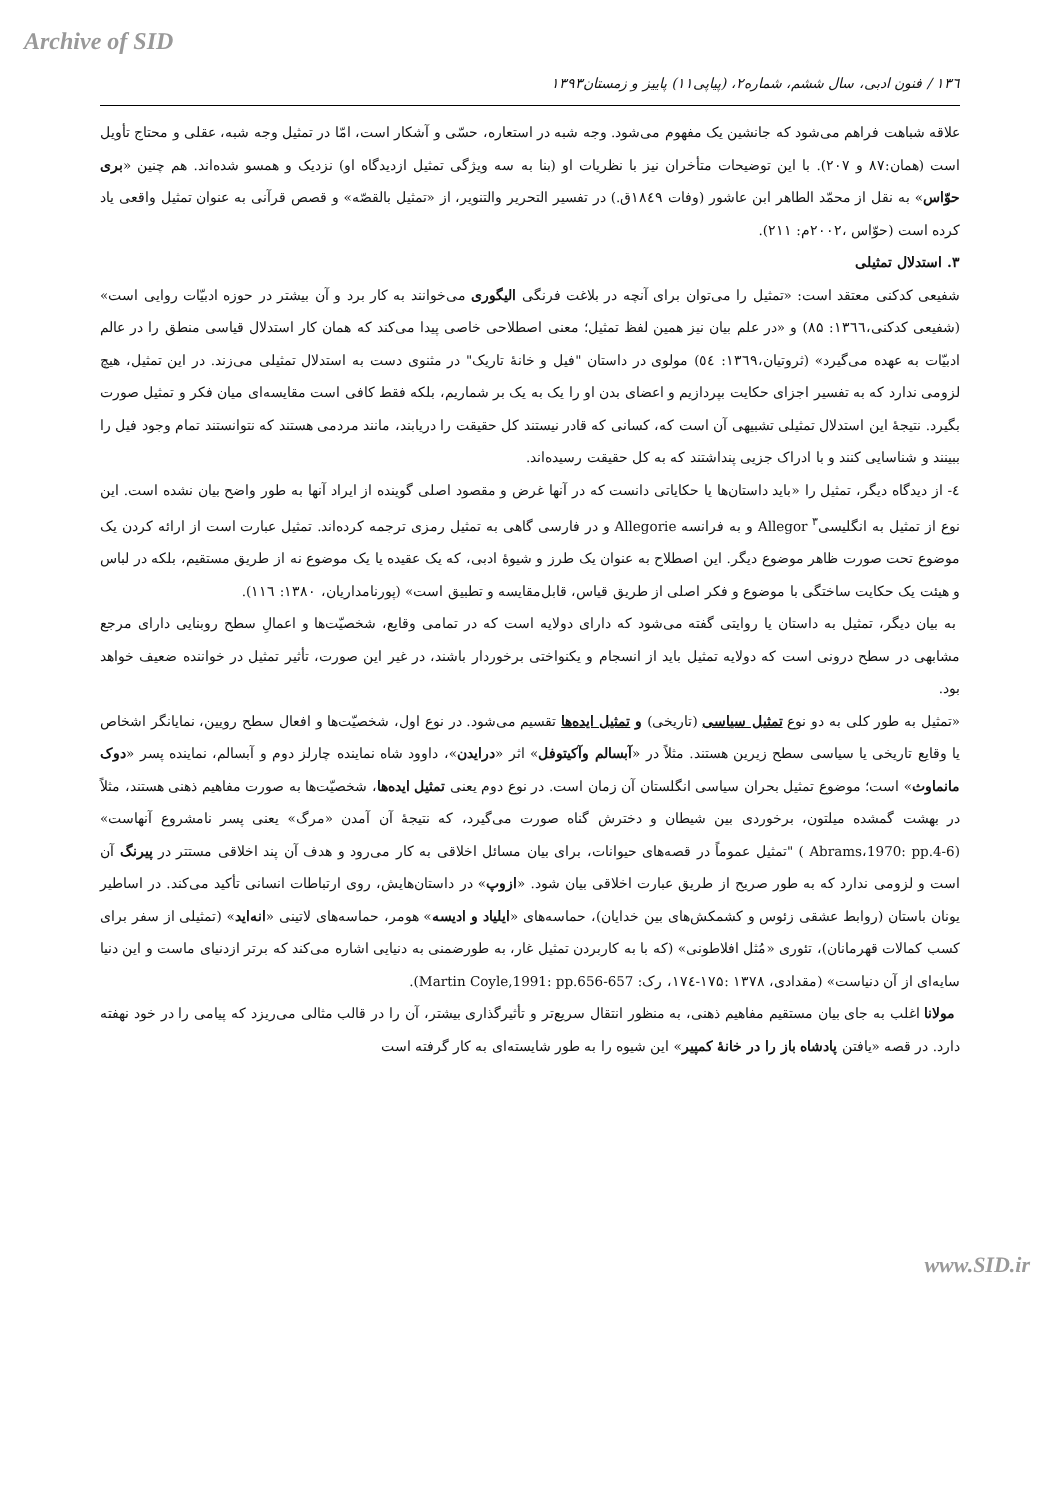Archive of SID
۱۳٦ / فنون ادبی، سال ششم، شماره۲، (پیاپی۱۱) پاییز و زمستان۱۳۹۳
علاقه شباهت فراهم می‌شود که جانشین یک مفهوم می‌شود. وجه شبه در استعاره، حسّی و آشکار است، امّا در تمثیل وجه شبه، عقلی و محتاج تأویل است (همان:۸۷ و ۲۰۷). با این توضیحات متأخران نیز با نظریات او (بنا به سه ویژگی تمثیل ازدیدگاه او) نزدیک و همسو شده‌اند. هم چنین «بری حوّاس» به نقل از محمّد الطاهر ابن عاشور (وفات ۱۸٤۹ق.) در تفسیر التحریر والتنویر، از «تمثیل بالقصّه» و قصص قرآنی به عنوان تمثیل واقعی یاد کرده است (حوّاس ،۲۰۰۲م: ۲۱۱).
۳. استدلال تمثیلی
شفیعی کدکنی معتقد است: «تمثیل را می‌توان برای آنچه در بلاغت فرنگی الیگوری می‌خوانند به کار برد و آن بیشتر در حوزه ادبیّات روایی است» (شفیعی کدکنی،۱۳٦٦: ۸۵) و «در علم بیان نیز همین لفظ تمثیل؛ معنی اصطلاحی خاصی پیدا می‌کند که همان کار استدلال قیاسی منطق را در عالم ادبیّات به عهده می‌گیرد» (ثروتیان،۱۳٦۹: ٥٤) مولوی در داستان "فیل و خانۀ تاریک" در مثنوی دست به استدلال تمثیلی می‌زند. در این تمثیل، هیچ لزومی ندارد که به تفسیر اجزای حکایت بپردازیم و اعضای بدن او را یک به یک بر شماریم، بلکه فقط کافی است مقایسه‌ای میان فکر و تمثیل صورت بگیرد. نتیجۀ این استدلال تمثیلی تشبیهی آن است که، کسانی که قادر نیستند کل حقیقت را دریابند، مانند مردمی هستند که نتوانستند تمام وجود فیل را ببینند و شناسایی کنند و با ادراک جزیی پنداشتند که به کل حقیقت رسیده‌اند.
٤- از دیدگاه دیگر، تمثیل را «باید داستان‌ها یا حکایاتی دانست که در آنها غرض و مقصود اصلی گوینده از ایراد آنها به طور واضح بیان نشده است. این نوع از تمثیل به انگلیسی<sup>۳</sup> Allegor و به فرانسه Allegorie و در فارسی گاهی به تمثیل رمزی ترجمه کرده‌اند. تمثیل عبارت است از ارائه کردن یک موضوع تحت صورت ظاهر موضوع دیگر. این اصطلاح به عنوان یک طرز و شیوۀ ادبی، که یک عقیده یا یک موضوع نه از طریق مستقیم، بلکه در لباس و هیئت یک حکایت ساختگی با موضوع و فکر اصلی از طریق قیاس، قابل‌مقایسه و تطبیق است» (پورنامداریان، ۱۳۸۰: ۱۱٦).
به بیان دیگر، تمثیل به داستان یا روایتی گفته می‌شود که دارای دولایه است که در تمامی وقایع، شخصیّت‌ها و اعمالِ سطح روبنایی دارای مرجع مشابهی در سطح درونی است که دولایه تمثیل باید از انسجام و یکنواختی برخوردار باشند، در غیر این صورت، تأثیر تمثیل در خواننده ضعیف خواهد بود.
«تمثیل به طور کلی به دو نوع تمثیل سیاسی (تاریخی) و تمثیل ایده‌ها تقسیم می‌شود. در نوع اول، شخصیّت‌ها و افعال سطح رویین، نمایانگر اشخاص یا وقایع تاریخی یا سیاسی سطح زیرین هستند. مثلاً در «آبسالم وآکیتوفل» اثر «درایدن»، داوود شاه نماینده چارلز دوم و آبسالم، نماینده پسر «دوک مانماوث» است؛ موضوع تمثیل بحران سیاسی انگلستان آن زمان است. در نوع دوم یعنی تمثیل ایده‌ها، شخصیّت‌ها به صورت مفاهیم ذهنی هستند، مثلاً در بهشت گمشده میلتون، برخوردی بین شیطان و دخترش گناه صورت می‌گیرد، که نتیجۀ آن آمدن «مرگ» یعنی پسر نامشروع آنهاست» (Abrams،1970: pp.4-6 ) "تمثیل عموماً در قصه‌های حیوانات، برای بیان مسائل اخلاقی به کار می‌رود و هدف آن پند اخلاقی مستتر در پیرنگ آن است و لزومی ندارد که به طور صریح از طریق عبارت اخلاقی بیان شود. «ازوپ» در داستان‌هایش، روی ارتباطات انسانی تأکید می‌کند. در اساطیر یونان باستان (روابط عشقی زئوس و کشمکش‌های بین خدایان)، حماسه‌های «ایلیاد و ادیسه» هومر، حماسه‌های لاتینی «انه‌اید» (تمثیلی از سفر برای کسب کمالات قهرمانان)، تئوری «مُثل افلاطونی» (که با به کاربردن تمثیل غار، به طورضمنی به دنیایی اشاره می‌کند که برتر ازدنیای ماست و این دنیا سایه‌ای از آن دنیاست» (مقدادی، ۱۳۷۸ :۱۷۵-۱۷٤، رک: Martin Coyle,1991: pp.656-657).
مولانا اغلب به جای بیان مستقیم مفاهیم ذهنی، به منظور انتقال سریع‌تر و تأثیرگذاری بیشتر، آن را در قالب مثالی می‌ریزد که پیامی را در خود نهفته دارد. در قصه «یافتن پادشاه باز را در خانۀ کمپیر» این شیوه را به طور شایسته‌ای به کار گرفته است
www.SID.ir